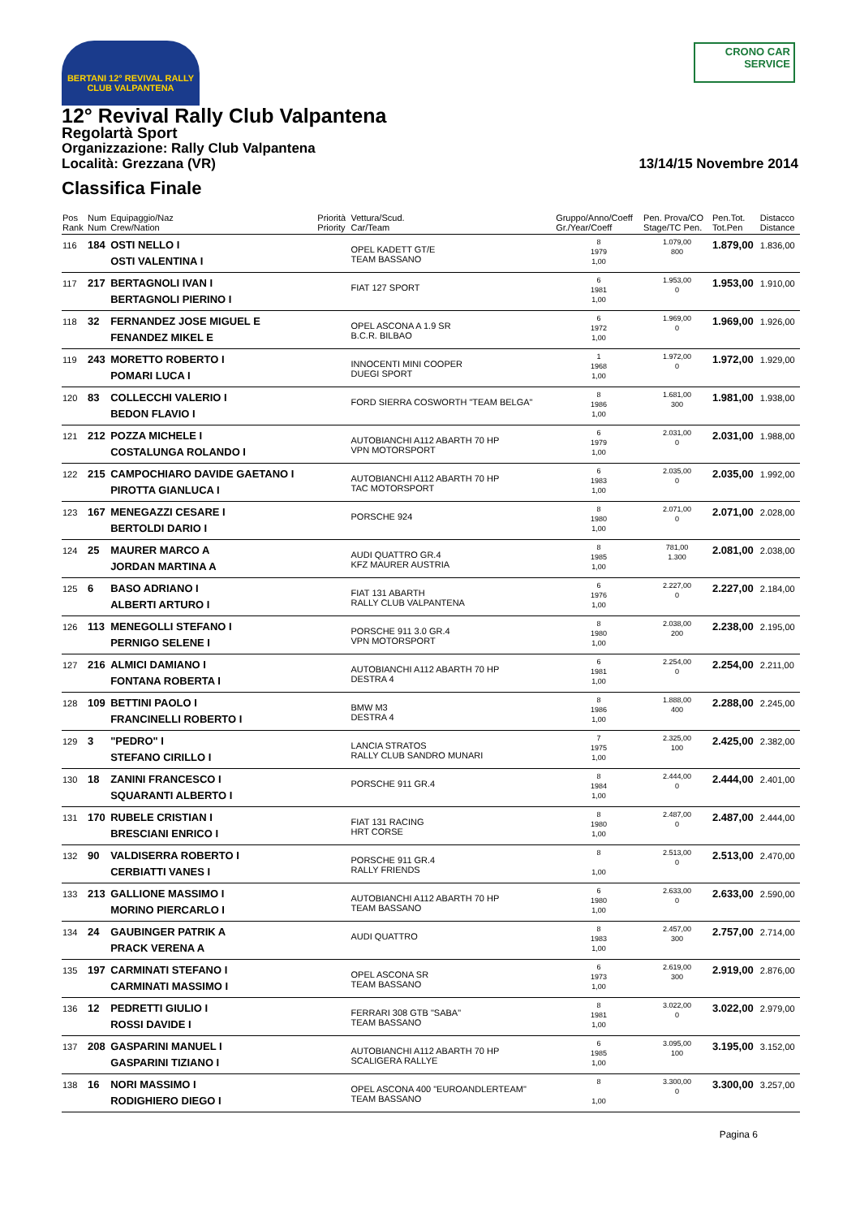BERTANI 12° REVIVAL RALLY CLUB VALPANTENA
CRONO CAR SERVICE
12° Revival Rally Club Valpantena
Regolartà Sport
Organizzazione: Rally Club Valpantena
Località: Grezzana (VR)
13/14/15 Novembre 2014
Classifica Finale
| Pos Rank | Num Num | Equipaggio/Naz Crew/Nation | Priorità Priority | Vettura/Scud. Car/Team | Gruppo/Anno/Coeff Gr./Year/Coeff | Pen. Prova/CO Stage/TC Pen. | Pen.Tot. Tot.Pen | Distacco Distance |
| --- | --- | --- | --- | --- | --- | --- | --- | --- |
| 116 | 184 | OSTI NELLO I OSTI VALENTINA I | | OPEL KADETT GT/E TEAM BASSANO | 8 1979 1,00 | 1.079,00 800 | 1.879,00 | 1.836,00 |
| 117 | 217 | BERTAGNOLI IVAN I BERTAGNOLI PIERINO I | | FIAT 127 SPORT | 6 1981 1,00 | 1.953,00 0 | 1.953,00 | 1.910,00 |
| 118 | 32 | FERNANDEZ JOSE MIGUEL E FENANDEZ MIKEL E | | OPEL ASCONA A 1.9 SR B.C.R. BILBAO | 6 1972 1,00 | 1.969,00 0 | 1.969,00 | 1.926,00 |
| 119 | 243 | MORETTO ROBERTO I POMARI LUCA I | | INNOCENTI MINI COOPER DUEGI SPORT | 1 1968 1,00 | 1.972,00 0 | 1.972,00 | 1.929,00 |
| 120 | 83 | COLLECCHI VALERIO I BEDON FLAVIO I | | FORD SIERRA COSWORTH "TEAM BELGA" | 8 1986 1,00 | 1.681,00 300 | 1.981,00 | 1.938,00 |
| 121 | 212 | POZZA MICHELE I COSTALUNGA ROLANDO I | | AUTOBIANCHI A112 ABARTH 70 HP VPN MOTORSPORT | 6 1979 1,00 | 2.031,00 0 | 2.031,00 | 1.988,00 |
| 122 | 215 | CAMPOCHIARO DAVIDE GAETANO I PIROTTA GIANLUCA I | | AUTOBIANCHI A112 ABARTH 70 HP TAC MOTORSPORT | 6 1983 1,00 | 2.035,00 0 | 2.035,00 | 1.992,00 |
| 123 | 167 | MENEGAZZI CESARE I BERTOLDI DARIO I | | PORSCHE 924 | 8 1980 1,00 | 2.071,00 0 | 2.071,00 | 2.028,00 |
| 124 | 25 | MAURER MARCO A JORDAN MARTINA A | | AUDI QUATTRO GR.4 KFZ MAURER AUSTRIA | 8 1985 1,00 | 781,00 1.300 | 2.081,00 | 2.038,00 |
| 125 | 6 | BASO ADRIANO I ALBERTI ARTURO I | | FIAT 131 ABARTH RALLY CLUB VALPANTENA | 6 1976 1,00 | 2.227,00 0 | 2.227,00 | 2.184,00 |
| 126 | 113 | MENEGOLLI STEFANO I PERNIGO SELENE I | | PORSCHE 911 3.0 GR.4 VPN MOTORSPORT | 8 1980 1,00 | 2.038,00 200 | 2.238,00 | 2.195,00 |
| 127 | 216 | ALMICI DAMIANO I FONTANA ROBERTA I | | AUTOBIANCHI A112 ABARTH 70 HP DESTRA 4 | 6 1981 1,00 | 2.254,00 0 | 2.254,00 | 2.211,00 |
| 128 | 109 | BETTINI PAOLO I FRANCINELLI ROBERTO I | | BMW M3 DESTRA 4 | 8 1986 1,00 | 1.888,00 400 | 2.288,00 | 2.245,00 |
| 129 | 3 | "PEDRO" I STEFANO CIRILLO I | | LANCIA STRATOS RALLY CLUB SANDRO MUNARI | 7 1975 1,00 | 2.325,00 100 | 2.425,00 | 2.382,00 |
| 130 | 18 | ZANINI FRANCESCO I SQUARANTI ALBERTO I | | PORSCHE 911 GR.4 | 8 1984 1,00 | 2.444,00 0 | 2.444,00 | 2.401,00 |
| 131 | 170 | RUBELE CRISTIAN I BRESCIANI ENRICO I | | FIAT 131 RACING HRT CORSE | 8 1980 1,00 | 2.487,00 0 | 2.487,00 | 2.444,00 |
| 132 | 90 | VALDISERRA ROBERTO I CERBIATTI VANES I | | PORSCHE 911 GR.4 RALLY FRIENDS | 8 1,00 | 2.513,00 0 | 2.513,00 | 2.470,00 |
| 133 | 213 | GALLIONE MASSIMO I MORINO PIERCARLO I | | AUTOBIANCHI A112 ABARTH 70 HP TEAM BASSANO | 6 1980 1,00 | 2.633,00 0 | 2.633,00 | 2.590,00 |
| 134 | 24 | GAUBINGER PATRIK A PRACK VERENA A | | AUDI QUATTRO | 8 1983 1,00 | 2.457,00 300 | 2.757,00 | 2.714,00 |
| 135 | 197 | CARMINATI STEFANO I CARMINATI MASSIMO I | | OPEL ASCONA SR TEAM BASSANO | 6 1973 1,00 | 2.619,00 300 | 2.919,00 | 2.876,00 |
| 136 | 12 | PEDRETTI GIULIO I ROSSI DAVIDE I | | FERRARI 308 GTB "SABA" TEAM BASSANO | 8 1981 1,00 | 3.022,00 0 | 3.022,00 | 2.979,00 |
| 137 | 208 | GASPARINI MANUEL I GASPARINI TIZIANO I | | AUTOBIANCHI A112 ABARTH 70 HP SCALIGERA RALLYE | 6 1985 1,00 | 3.095,00 100 | 3.195,00 | 3.152,00 |
| 138 | 16 | NORI MASSIMO I RODIGHIERO DIEGO I | | OPEL ASCONA 400 "EUROANDLERTEAM" TEAM BASSANO | 8 1,00 | 3.300,00 0 | 3.300,00 | 3.257,00 |
Pagina 6